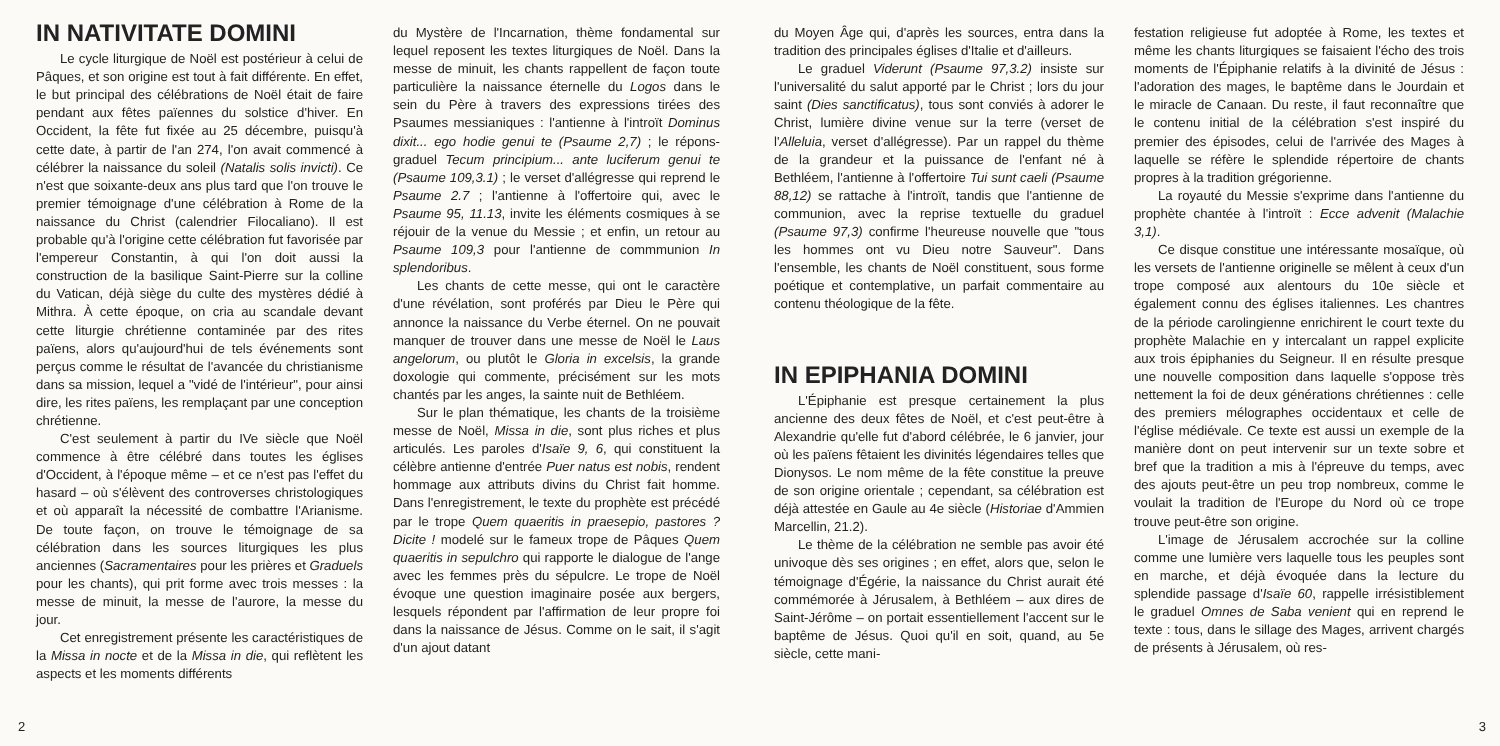IN NATIVITATE DOMINI
Le cycle liturgique de Noël est postérieur à celui de Pâques, et son origine est tout à fait différente. En effet, le but principal des célébrations de Noël était de faire pendant aux fêtes païennes du solstice d'hiver. En Occident, la fête fut fixée au 25 décembre, puisqu'à cette date, à partir de l'an 274, l'on avait commencé à célébrer la naissance du soleil (Natalis solis invicti). Ce n'est que soixante-deux ans plus tard que l'on trouve le premier témoignage d'une célébration à Rome de la naissance du Christ (calendrier Filocaliano). Il est probable qu'à l'origine cette célébration fut favorisée par l'empereur Constantin, à qui l'on doit aussi la construction de la basilique Saint-Pierre sur la colline du Vatican, déjà siège du culte des mystères dédié à Mithra. À cette époque, on cria au scandale devant cette liturgie chrétienne contaminée par des rites païens, alors qu'aujourd'hui de tels événements sont perçus comme le résultat de l'avancée du christianisme dans sa mission, lequel a "vidé de l'intérieur", pour ainsi dire, les rites païens, les remplaçant par une conception chrétienne.
C'est seulement à partir du IVe siècle que Noël commence à être célébré dans toutes les églises d'Occident, à l'époque même – et ce n'est pas l'effet du hasard – où s'élèvent des controverses christologiques et où apparaît la nécessité de combattre l'Arianisme. De toute façon, on trouve le témoignage de sa célébration dans les sources liturgiques les plus anciennes (Sacramentaires pour les prières et Graduels pour les chants), qui prit forme avec trois messes : la messe de minuit, la messe de l'aurore, la messe du jour.
Cet enregistrement présente les caractéristiques de la Missa in nocte et de la Missa in die, qui reflètent les aspects et les moments différents
du Mystère de l'Incarnation, thème fondamental sur lequel reposent les textes liturgiques de Noël. Dans la messe de minuit, les chants rappellent de façon toute particulière la naissance éternelle du Logos dans le sein du Père à travers des expressions tirées des Psaumes messianiques : l'antienne à l'introït Dominus dixit... ego hodie genui te (Psaume 2,7) ; le répons-graduel Tecum principium... ante luciferum genui te (Psaume 109,3.1) ; le verset d'allégresse qui reprend le Psaume 2.7 ; l'antienne à l'offertoire qui, avec le Psaume 95, 11.13, invite les éléments cosmiques à se réjouir de la venue du Messie ; et enfin, un retour au Psaume 109,3 pour l'antienne de commmunion In splendoribus.
Les chants de cette messe, qui ont le caractère d'une révélation, sont proférés par Dieu le Père qui annonce la naissance du Verbe éternel. On ne pouvait manquer de trouver dans une messe de Noël le Laus angelorum, ou plutôt le Gloria in excelsis, la grande doxologie qui commente, précisément sur les mots chantés par les anges, la sainte nuit de Bethléem.
Sur le plan thématique, les chants de la troisième messe de Noël, Missa in die, sont plus riches et plus articulés. Les paroles d'Isaïe 9, 6, qui constituent la célèbre antienne d'entrée Puer natus est nobis, rendent hommage aux attributs divins du Christ fait homme. Dans l'enregistrement, le texte du prophète est précédé par le trope Quem quaeritis in praesepio, pastores ? Dicite ! modelé sur le fameux trope de Pâques Quem quaeritis in sepulchro qui rapporte le dialogue de l'ange avec les femmes près du sépulcre. Le trope de Noël évoque une question imaginaire posée aux bergers, lesquels répondent par l'affirmation de leur propre foi dans la naissance de Jésus. Comme on le sait, il s'agit d'un ajout datant
2
du Moyen Âge qui, d'après les sources, entra dans la tradition des principales églises d'Italie et d'ailleurs.
Le graduel Viderunt (Psaume 97,3.2) insiste sur l'universalité du salut apporté par le Christ ; lors du jour saint (Dies sanctificatus), tous sont conviés à adorer le Christ, lumière divine venue sur la terre (verset de l'Alleluia, verset d'allégresse). Par un rappel du thème de la grandeur et la puissance de l'enfant né à Bethléem, l'antienne à l'offertoire Tui sunt caeli (Psaume 88,12) se rattache à l'introït, tandis que l'antienne de communion, avec la reprise textuelle du graduel (Psaume 97,3) confirme l'heureuse nouvelle que "tous les hommes ont vu Dieu notre Sauveur". Dans l'ensemble, les chants de Noël constituent, sous forme poétique et contemplative, un parfait commentaire au contenu théologique de la fête.
IN EPIPHANIA DOMINI
L'Épiphanie est presque certainement la plus ancienne des deux fêtes de Noël, et c'est peut-être à Alexandrie qu'elle fut d'abord célébrée, le 6 janvier, jour où les païens fêtaient les divinités légendaires telles que Dionysos. Le nom même de la fête constitue la preuve de son origine orientale ; cependant, sa célébration est déjà attestée en Gaule au 4e siècle (Historiae d'Ammien Marcellin, 21.2).
Le thème de la célébration ne semble pas avoir été univoque dès ses origines ; en effet, alors que, selon le témoignage d'Égérie, la naissance du Christ aurait été commémorée à Jérusalem, à Bethléem – aux dires de Saint-Jérôme – on portait essentiellement l'accent sur le baptême de Jésus. Quoi qu'il en soit, quand, au 5e siècle, cette mani-
festation religieuse fut adoptée à Rome, les textes et même les chants liturgiques se faisaient l'écho des trois moments de l'Épiphanie relatifs à la divinité de Jésus : l'adoration des mages, le baptême dans le Jourdain et le miracle de Canaan. Du reste, il faut reconnaître que le contenu initial de la célébration s'est inspiré du premier des épisodes, celui de l'arrivée des Mages à laquelle se réfère le splendide répertoire de chants propres à la tradition grégorienne.
La royauté du Messie s'exprime dans l'antienne du prophète chantée à l'introït : Ecce advenit (Malachie 3,1).
Ce disque constitue une intéressante mosaïque, où les versets de l'antienne originelle se mêlent à ceux d'un trope composé aux alentours du 10e siècle et également connu des églises italiennes. Les chantres de la période carolingienne enrichirent le court texte du prophète Malachie en y intercalant un rappel explicite aux trois épiphanies du Seigneur. Il en résulte presque une nouvelle composition dans laquelle s'oppose très nettement la foi de deux générations chrétiennes : celle des premiers mélographes occidentaux et celle de l'église médiévale. Ce texte est aussi un exemple de la manière dont on peut intervenir sur un texte sobre et bref que la tradition a mis à l'épreuve du temps, avec des ajouts peut-être un peu trop nombreux, comme le voulait la tradition de l'Europe du Nord où ce trope trouve peut-être son origine.
L'image de Jérusalem accrochée sur la colline comme une lumière vers laquelle tous les peuples sont en marche, et déjà évoquée dans la lecture du splendide passage d'Isaïe 60, rappelle irrésistiblement le graduel Omnes de Saba venient qui en reprend le texte : tous, dans le sillage des Mages, arrivent chargés de présents à Jérusalem, où res-
3